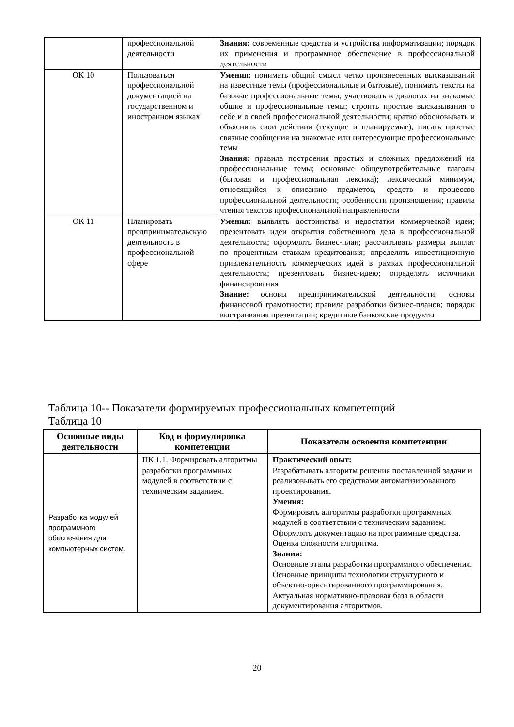| | профессиональной деятельности | Знания: современные средства и устройства информатизации; порядок их применения и программное обеспечение в профессиональной деятельности |
| ОК 10 | Пользоваться профессиональной документацией на государственном и иностранном языках | Умения: понимать общий смысл четко произнесенных высказываний на известные темы (профессиональные и бытовые), понимать тексты на базовые профессиональные темы; участвовать в диалогах на знакомые общие и профессиональные темы; строить простые высказывания о себе и о своей профессиональной деятельности; кратко обосновывать и объяснить свои действия (текущие и планируемые); писать простые связные сообщения на знакомые или интересующие профессиональные темы Знания: правила построения простых и сложных предложений на профессиональные темы; основные общеупотребительные глаголы (бытовая и профессиональная лексика); лексический минимум, относящийся к описанию предметов, средств и процессов профессиональной деятельности; особенности произношения; правила чтения текстов профессиональной направленности |
| ОК 11 | Планировать предпринимательскую деятельность в профессиональной сфере | Умения: выявлять достоинства и недостатки коммерческой идеи; презентовать идеи открытия собственного дела в профессиональной деятельности; оформлять бизнес-план; рассчитывать размеры выплат по процентным ставкам кредитования; определять инвестиционную привлекательность коммерческих идей в рамках профессиональной деятельности; презентовать бизнес-идею; определять источники финансирования Знание: основы предпринимательской деятельности; основы финансовой грамотности; правила разработки бизнес-планов; порядок выстраивания презентации; кредитные банковские продукты |
Таблица 10-- Показатели формируемых профессиональных компетенций
Таблица 10
| Основные виды деятельности | Код и формулировка компетенции | Показатели освоения компетенции |
| --- | --- | --- |
| Разработка модулей программного обеспечения для компьютерных систем. | ПК 1.1. Формировать алгоритмы разработки программных модулей в соответствии с техническим заданием. | Практический опыт: Разрабатывать алгоритм решения поставленной задачи и реализовывать его средствами автоматизированного проектирования. Умения: Формировать алгоритмы разработки программных модулей в соответствии с техническим заданием. Оформлять документацию на программные средства. Оценка сложности алгоритма. Знания: Основные этапы разработки программного обеспечения. Основные принципы технологии структурного и объектно-ориентированного программирования. Актуальная нормативно-правовая база в области документирования алгоритмов. |
20